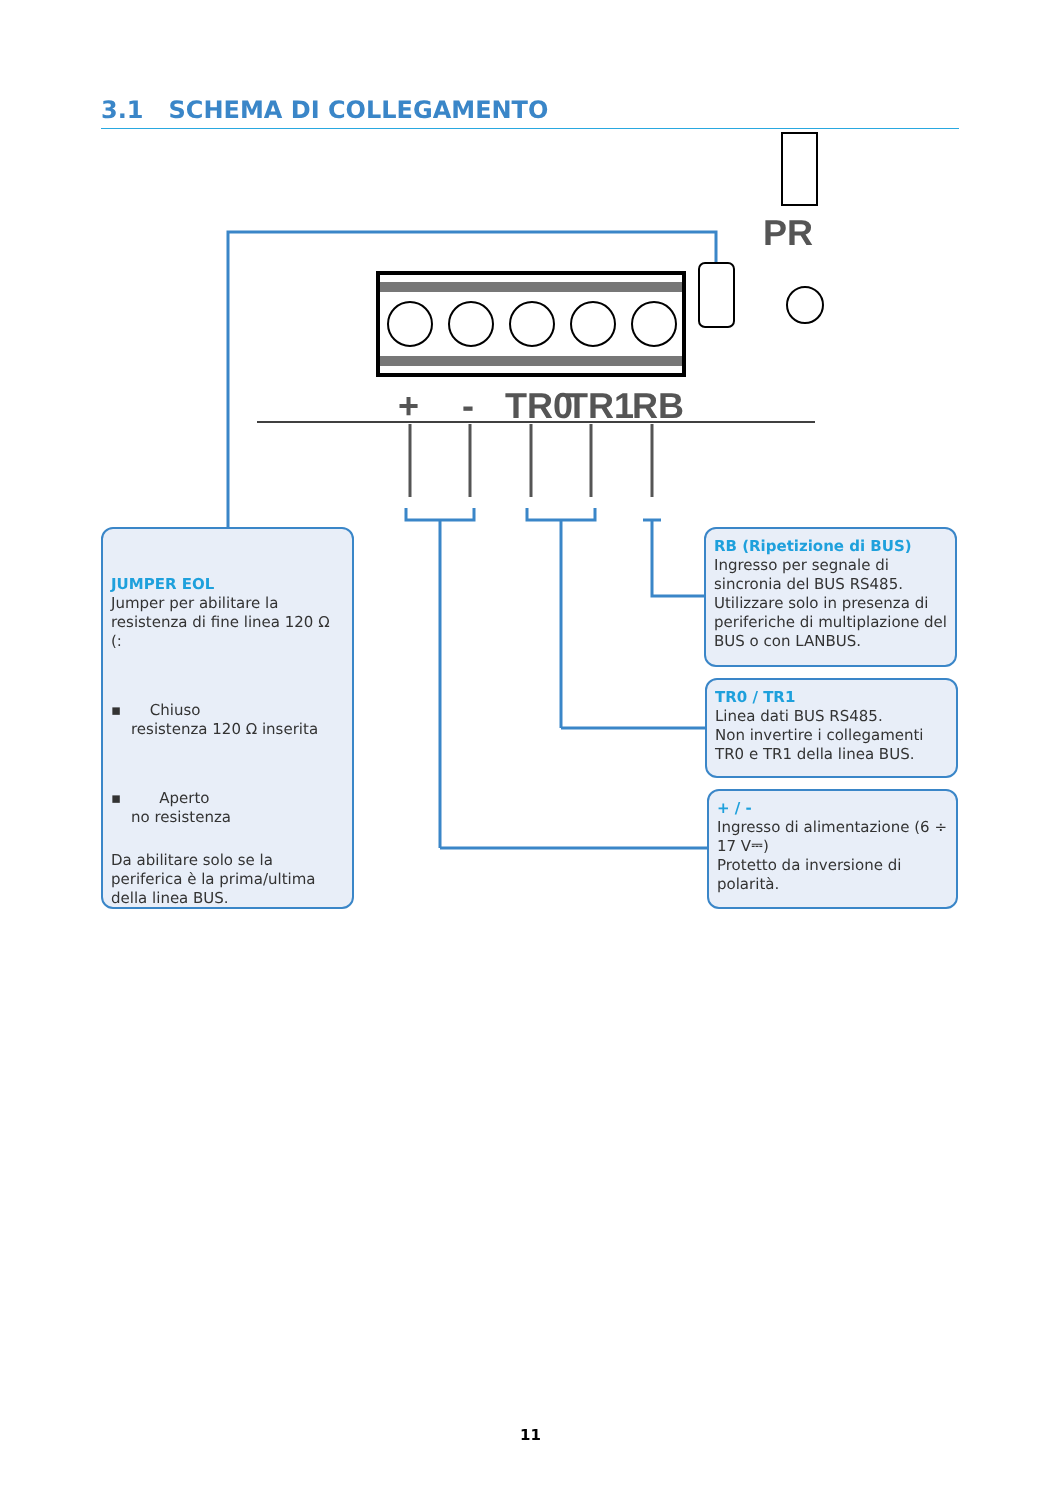+
-
TR0
TR1
RB
PR
3.1 SCHEMA DI COLLEGAMENTO
JUMPER EOL
Jumper per abilitare la resistenza di fine linea 120 Ω (:
▪ Chiuso
resistenza 120 Ω inserita
▪ Aperto
no resistenza
Da abilitare solo se la periferica è la prima/ultima della linea BUS.
RB (Ripetizione di BUS)
Ingresso per segnale di sincronia del BUS RS485.
Utilizzare solo in presenza di periferiche di multiplazione del BUS o con LANBUS.
TR0 / TR1
Linea dati BUS RS485.
Non invertire i collegamenti TR0 e TR1 della linea BUS.
+ / -
Ingresso di alimentazione (6 ÷ 17 V⎓)
Protetto da inversione di polarità.
11